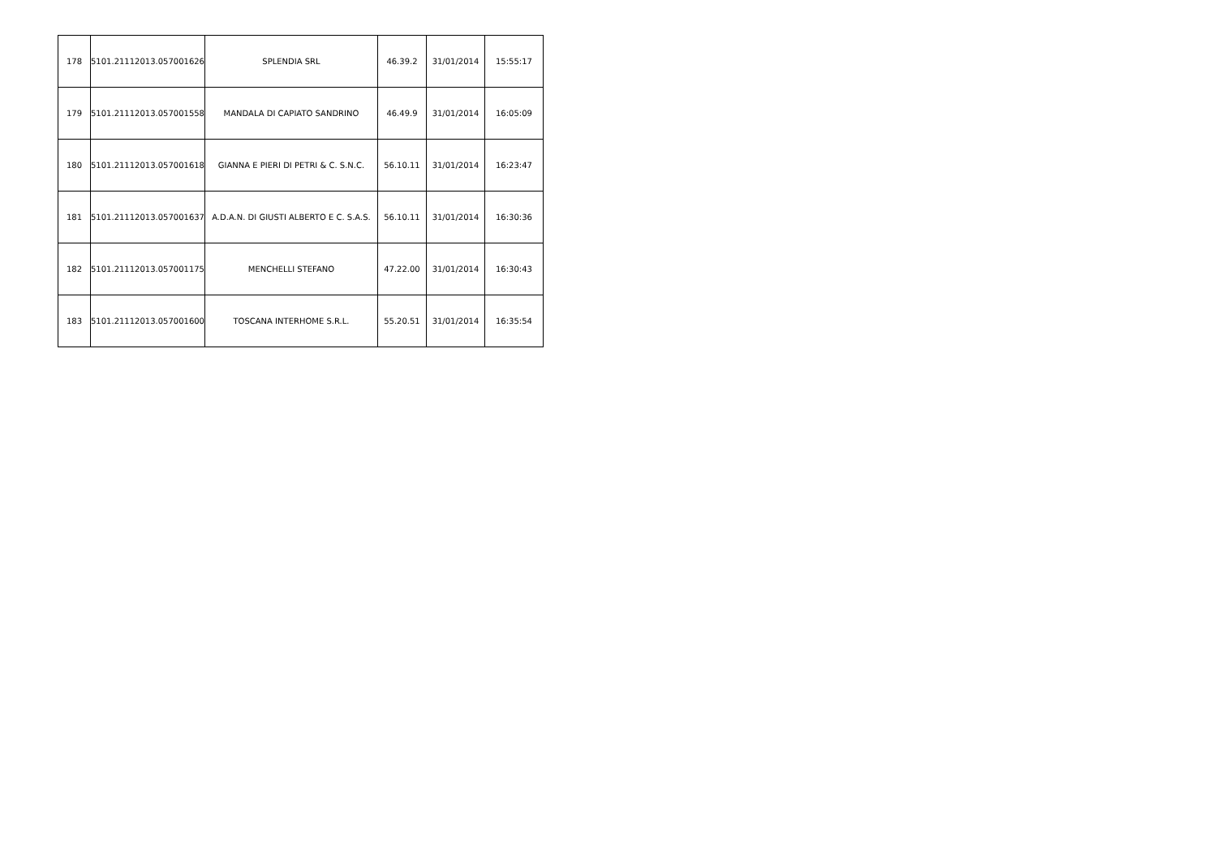| 178 | 5101.21112013.057001626 | SPLENDIA SRL | 46.39.2 | 31/01/2014 | 15:55:17 |
| 179 | 5101.21112013.057001558 | MANDALA DI CAPIATO SANDRINO | 46.49.9 | 31/01/2014 | 16:05:09 |
| 180 | 5101.21112013.057001618 | GIANNA E PIERI DI PETRI & C. S.N.C. | 56.10.11 | 31/01/2014 | 16:23:47 |
| 181 | 5101.21112013.057001637 | A.D.A.N. DI GIUSTI ALBERTO E C. S.A.S. | 56.10.11 | 31/01/2014 | 16:30:36 |
| 182 | 5101.21112013.057001175 | MENCHELLI STEFANO | 47.22.00 | 31/01/2014 | 16:30:43 |
| 183 | 5101.21112013.057001600 | TOSCANA INTERHOME S.R.L. | 55.20.51 | 31/01/2014 | 16:35:54 |